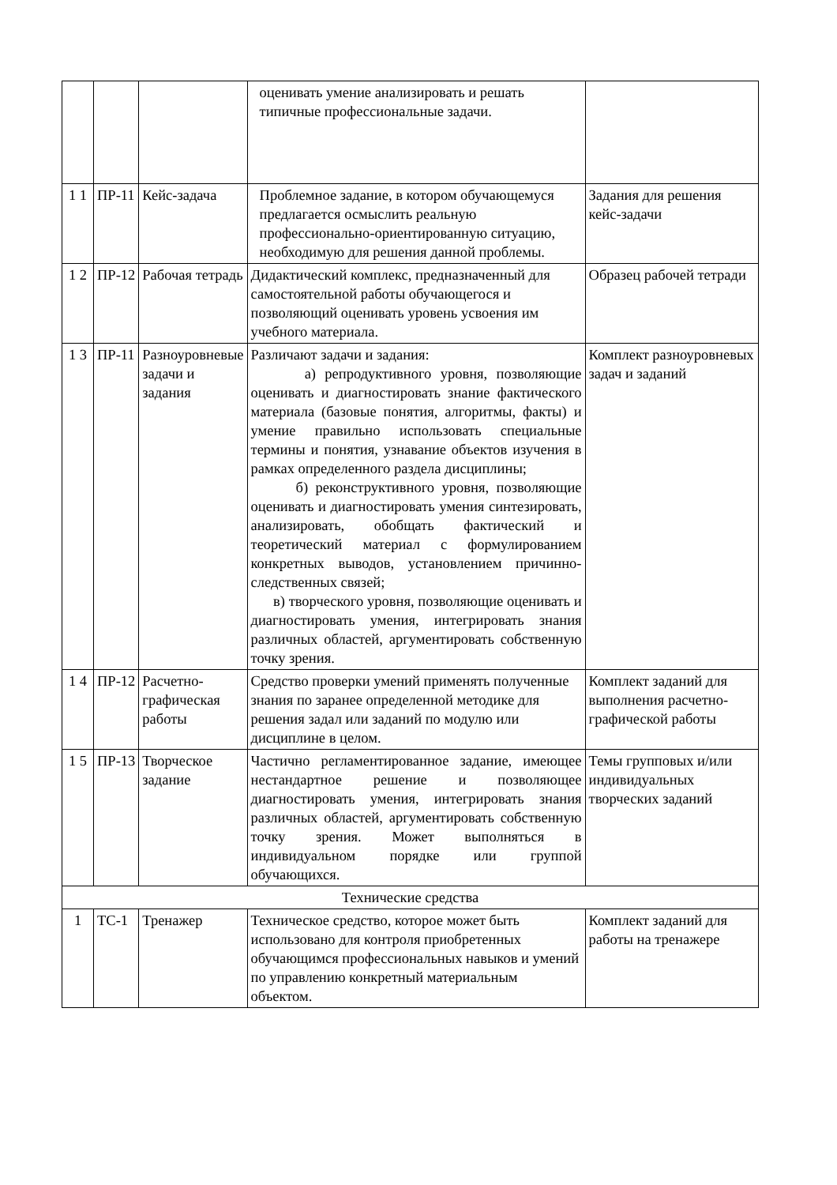| | | | оценивать умение анализировать и решать типичные профессиональные задачи. | |
| 1 1 | ПР-11 | Кейс-задача | Проблемное задание, в котором обучающемуся предлагается осмыслить реальную профессионально-ориентированную ситуацию, необходимую для решения данной проблемы. | Задания для решения кейс-задачи |
| 1 2 | ПР-12 | Рабочая тетрадь | Дидактический комплекс, предназначенный для самостоятельной работы обучающегося и позволяющий оценивать уровень усвоения им учебного материала. | Образец рабочей тетради |
| 1 3 | ПР-11 | Разноуровневые задачи и задания | Различают задачи и задания: а) репродуктивного уровня, позволяющие оценивать и диагностировать знание фактического материала (базовые понятия, алгоритмы, факты) и умение правильно использовать специальные термины и понятия, узнавание объектов изучения в рамках определенного раздела дисциплины; б) реконструктивного уровня, позволяющие оценивать и диагностировать умения синтезировать, анализировать, обобщать фактический и теоретический материал с формулированием конкретных выводов, установлением причинно-следственных связей; в) творческого уровня, позволяющие оценивать и диагностировать умения, интегрировать знания различных областей, аргументировать собственную точку зрения. | Комплект разноуровневых задач и заданий |
| 1 4 | ПР-12 | Расчетно-графическая работы | Средство проверки умений применять полученные знания по заранее определенной методике для решения задал или заданий по модулю или дисциплине в целом. | Комплект заданий для выполнения расчетно-графической работы |
| 1 5 | ПР-13 | Творческое задание | Частично регламентированное задание, имеющее нестандартное решение и позволяющее диагностировать умения, интегрировать знания различных областей, аргументировать собственную точку зрения. Может выполняться в индивидуальном порядке или группой обучающихся. | Темы групповых и/или индивидуальных творческих заданий |
| Технические средства | | | | |
| 1 | ТС-1 | Тренажер | Техническое средство, которое может быть использовано для контроля приобретенных обучающимся профессиональных навыков и умений по управлению конкретный материальным объектом. | Комплект заданий для работы на тренажере |